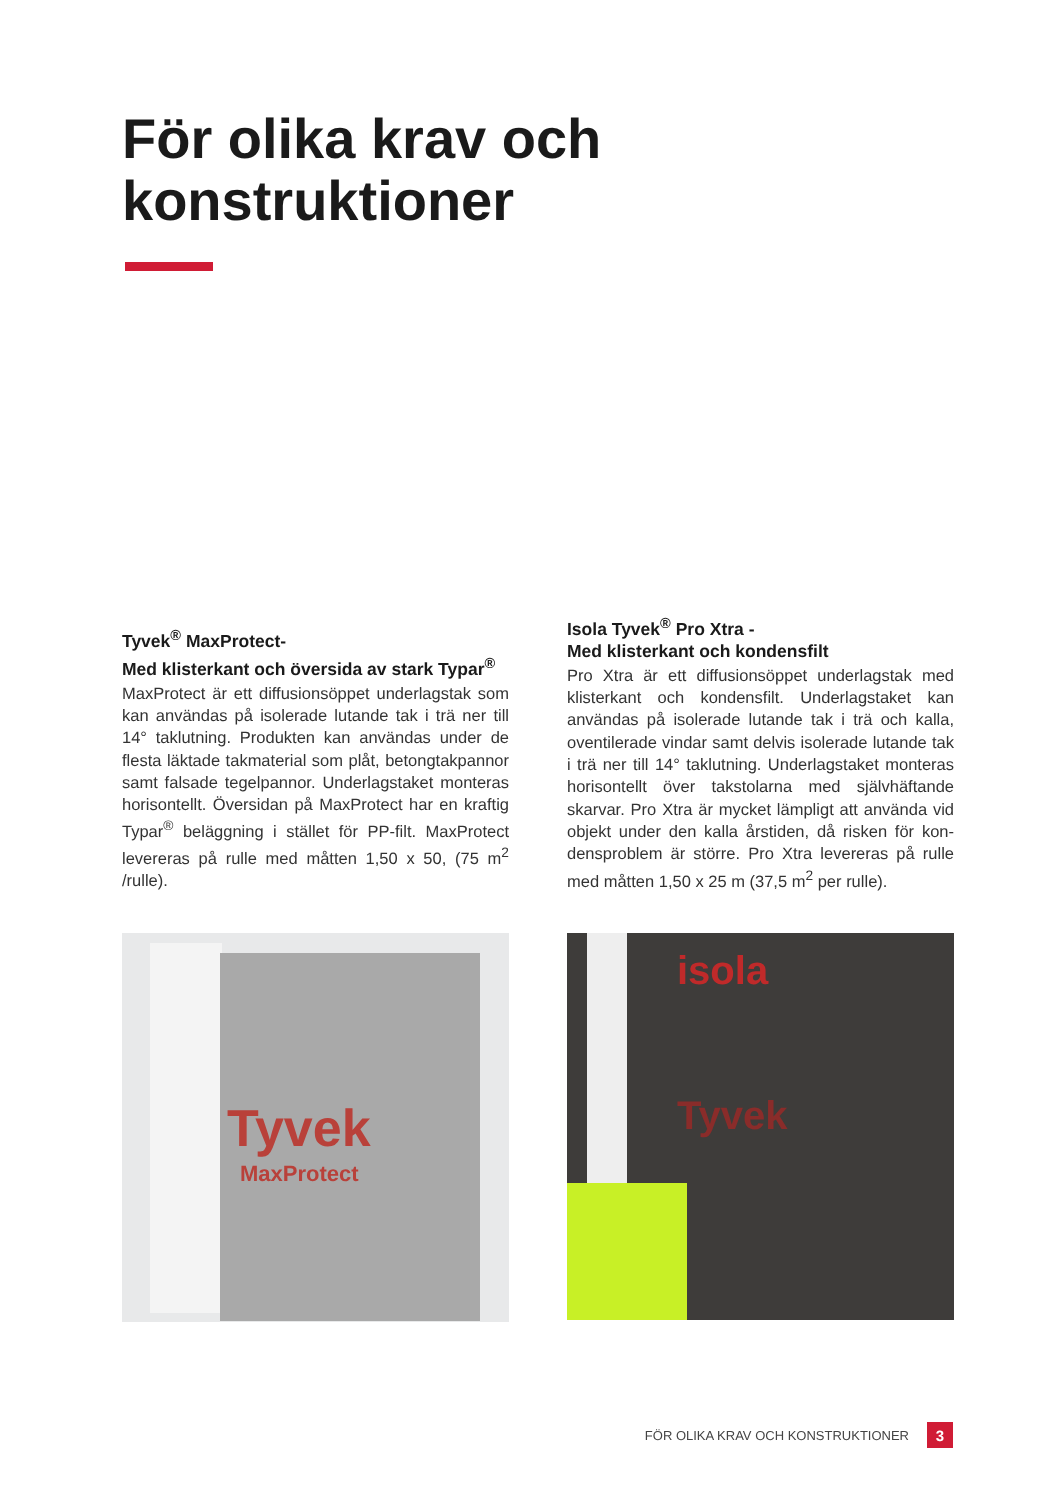För olika krav och
konstruktioner
Tyvek<sup>®</sup> MaxProtect-
Med klisterkant och översida av stark Typar<sup>®</sup>
MaxProtect är ett diffusionsöppet underlagstak som kan användas på isolerade lutande tak i trä ner till 14° taklutning. Produkten kan användas under de flesta läktade takmaterial som plåt, betongtak­pannor samt falsade tegelpannor. Underlagstaket monteras horisontellt. Översidan på MaxProtect har en kraftig Typar<sup>®</sup> beläggning i stället för PP-filt. MaxProtect levereras på rulle med måtten 1,50 x 50, (75 m<sup>2</sup> /rulle).
Isola Tyvek<sup>®</sup> Pro Xtra -
Med klisterkant och kondensfilt
Pro Xtra är ett diffusionsöppet underlagstak med klisterkant och kondensfilt. Underlagstaket kan användas på isolerade lutande tak i trä och kalla, oventilerade vindar samt delvis isolerade lutande tak i trä ner till 14° taklutning. Underlagstaket monte­ras horisontellt över takstolarna med självhäftande skarvar. Pro Xtra är mycket lämpligt att använda vid objekt under den kalla årstiden, då risken för kon­densproblem är större. Pro Xtra levereras på rulle med måtten 1,50 x 25 m (37,5 m<sup>2</sup> per rulle).
Tyvek
MaxProtect
isola
Tyvek
FÖR OLIKA KRAV OCH KONSTRUKTIONER
3